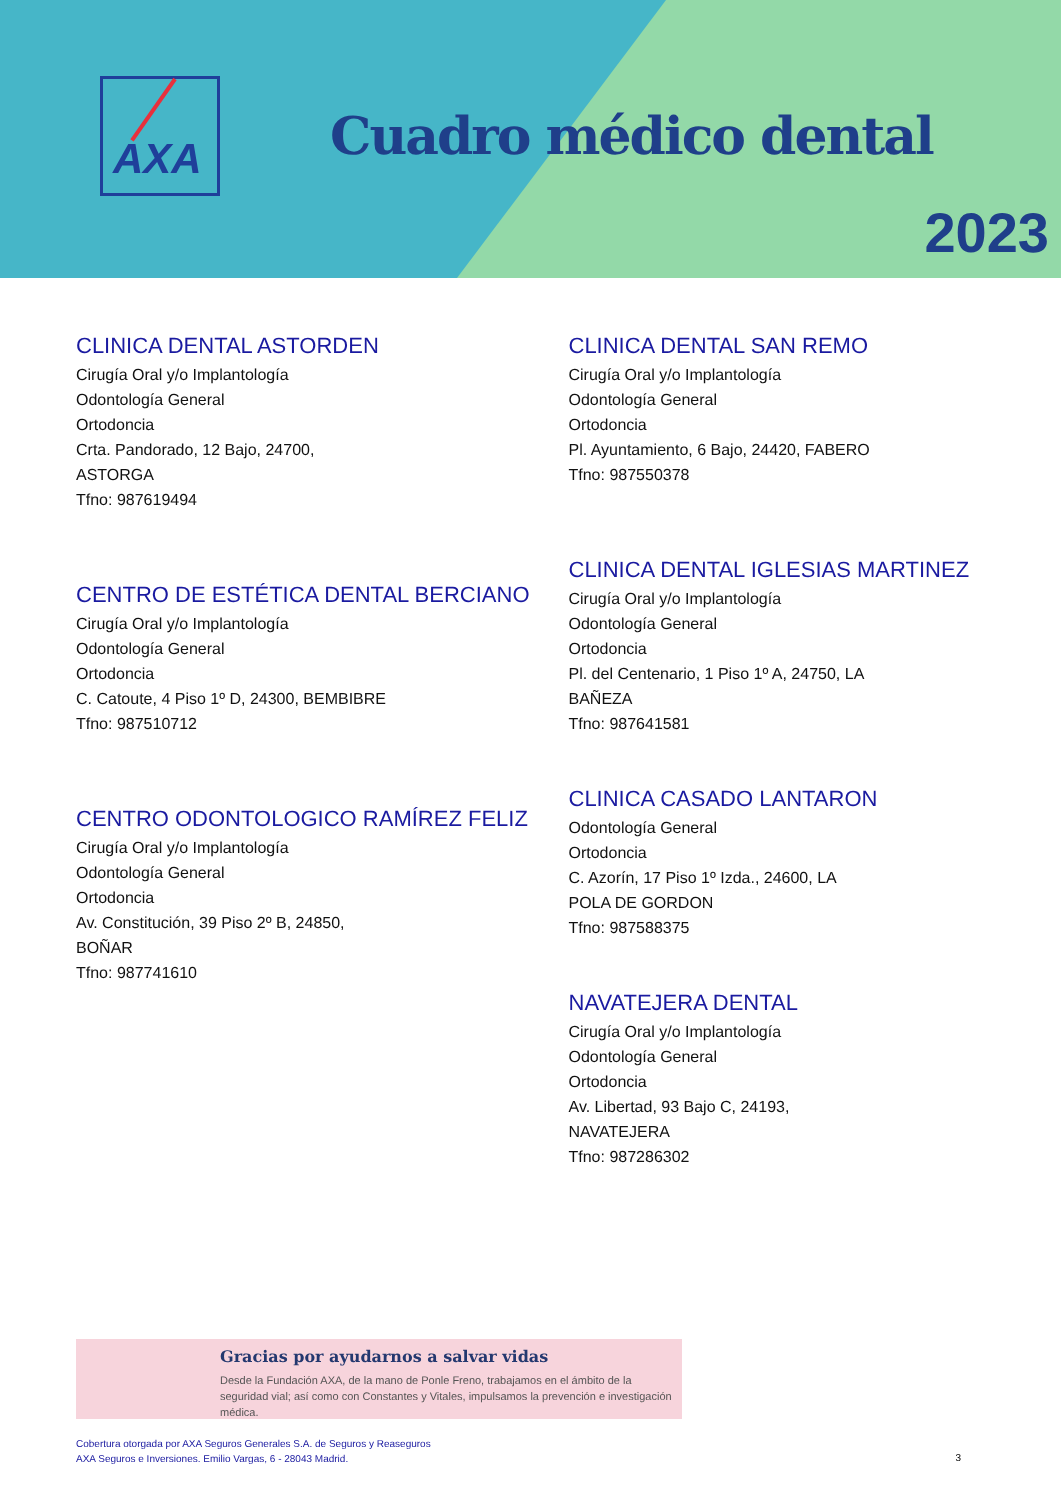AXA
Cuadro médico dental
2023
CLINICA DENTAL ASTORDEN
Cirugía Oral y/o Implantología
Odontología General
Ortodoncia
Crta. Pandorado, 12 Bajo, 24700,
ASTORGA
Tfno: 987619494
CENTRO DE ESTÉTICA DENTAL BERCIANO
Cirugía Oral y/o Implantología
Odontología General
Ortodoncia
C. Catoute, 4 Piso 1º D, 24300, BEMBIBRE
Tfno: 987510712
CENTRO ODONTOLOGICO RAMÍREZ FELIZ
Cirugía Oral y/o Implantología
Odontología General
Ortodoncia
Av. Constitución, 39 Piso 2º B, 24850,
BOÑAR
Tfno: 987741610
CLINICA DENTAL SAN REMO
Cirugía Oral y/o Implantología
Odontología General
Ortodoncia
Pl. Ayuntamiento, 6 Bajo, 24420, FABERO
Tfno: 987550378
CLINICA DENTAL IGLESIAS MARTINEZ
Cirugía Oral y/o Implantología
Odontología General
Ortodoncia
Pl. del Centenario, 1 Piso 1º A, 24750, LA
BAÑEZA
Tfno: 987641581
CLINICA CASADO LANTARON
Odontología General
Ortodoncia
C. Azorín, 17 Piso 1º Izda., 24600, LA
POLA DE GORDON
Tfno: 987588375
NAVATEJERA DENTAL
Cirugía Oral y/o Implantología
Odontología General
Ortodoncia
Av. Libertad, 93 Bajo C, 24193,
NAVATEJERA
Tfno: 987286302
Gracias por ayudarnos a salvar vidas
Desde la Fundación AXA, de la mano de Ponle Freno, trabajamos en el ámbito de la seguridad vial; así como con Constantes y Vitales, impulsamos la prevención e investigación médica.
Cobertura otorgada por AXA Seguros Generales S.A. de Seguros y Reaseguros
AXA Seguros e Inversiones. Emilio Vargas, 6 - 28043 Madrid.
3